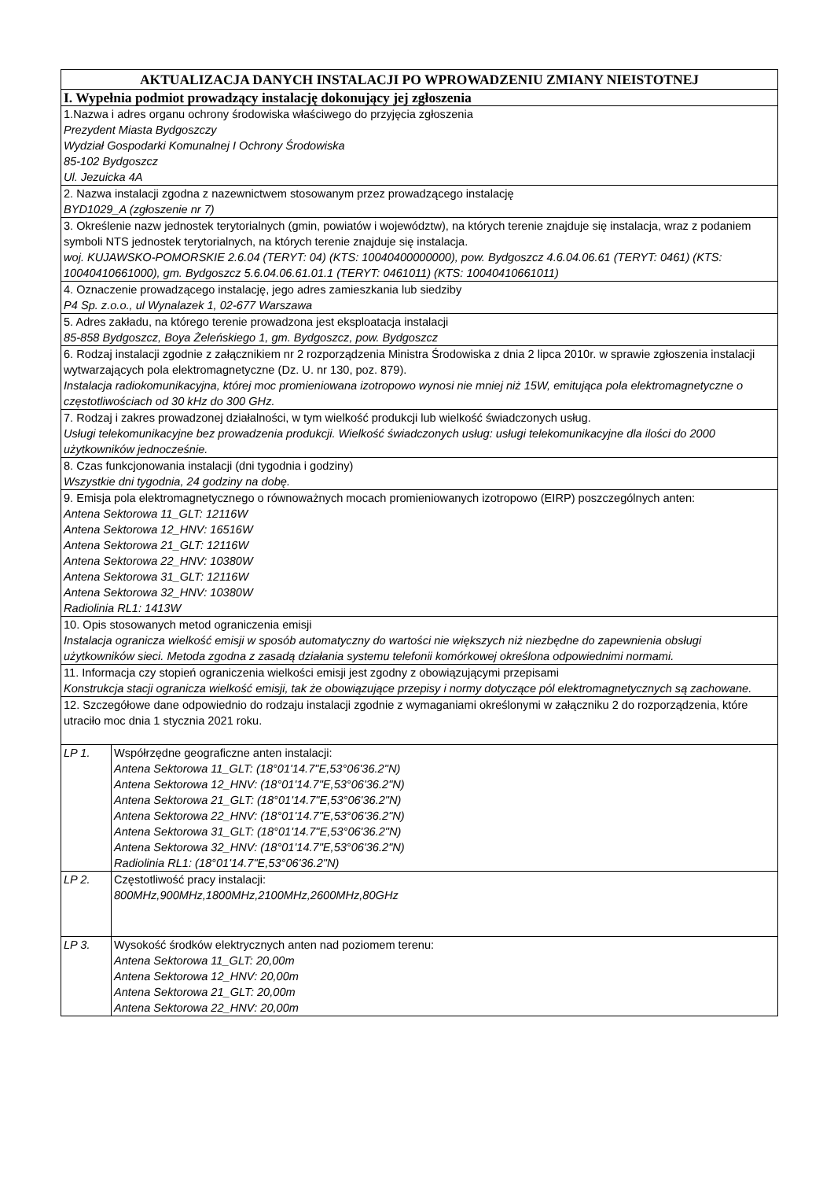| AKTUALIZACJA DANYCH INSTALACJI PO WPROWADZENIU ZMIANY NIEISTOTNEJ | |
| I. Wypełnia podmiot prowadzący instalację dokonujący jej zgłoszenia | |
| 1.Nazwa i adres organu ochrony środowiska właściwego do przyjęcia zgłoszenia Prezydent Miasta Bydgoszczy Wydział Gospodarki Komunalnej I Ochrony Środowiska 85-102 Bydgoszcz Ul. Jezuicka 4A | |
| 2. Nazwa instalacji zgodna z nazewnictwem stosowanym przez prowadzącego instalację BYD1029_A (zgłoszenie nr 7) | |
| 3. Określenie nazw jednostek terytorialnych (gmin, powiatów i województw), na których terenie znajduje się instalacja, wraz z podaniem symboli NTS jednostek terytorialnych, na których terenie znajduje się instalacja. woj. KUJAWSKO-POMORSKIE 2.6.04 (TERYT: 04) (KTS: 10040400000000), pow. Bydgoszcz 4.6.04.06.61 (TERYT: 0461) (KTS: 10040410661000), gm. Bydgoszcz 5.6.04.06.61.01.1 (TERYT: 0461011) (KTS: 10040410661011) | |
| 4. Oznaczenie prowadzącego instalację, jego adres zamieszkania lub siedziby P4 Sp. z.o.o., ul Wynalazek 1, 02-677 Warszawa | |
| 5. Adres zakładu, na którego terenie prowadzona jest eksploatacja instalacji 85-858 Bydgoszcz, Boya Żeleńskiego 1, gm. Bydgoszcz, pow. Bydgoszcz | |
| 6. Rodzaj instalacji zgodnie z załącznikiem nr 2 rozporządzenia Ministra Środowiska z dnia 2 lipca 2010r. w sprawie zgłoszenia instalacji wytwarzających pola elektromagnetyczne (Dz. U. nr 130, poz. 879). Instalacja radiokomunikacyjna, której moc promieniowana izotropowo wynosi nie mniej niż 15W, emitująca pola elektromagnetyczne o częstotliwościach od 30 kHz do 300 GHz. | |
| 7. Rodzaj i zakres prowadzonej działalności, w tym wielkość produkcji lub wielkość świadczonych usług. Usługi telekomunikacyjne bez prowadzenia produkcji. Wielkość świadczonych usług: usługi telekomunikacyjne dla ilości do 2000 użytkowników jednocześnie. | |
| 8. Czas funkcjonowania instalacji (dni tygodnia i godziny) Wszystkie dni tygodnia, 24 godziny na dobę. | |
| 9. Emisja pola elektromagnetycznego o równoważnych mocach promieniowanych izotropowo (EIRP) poszczególnych anten: Antena Sektorowa 11_GLT: 12116W Antena Sektorowa 12_HNV: 16516W Antena Sektorowa 21_GLT: 12116W Antena Sektorowa 22_HNV: 10380W Antena Sektorowa 31_GLT: 12116W Antena Sektorowa 32_HNV: 10380W Radiolinia RL1: 1413W | |
| 10. Opis stosowanych metod ograniczenia emisji Instalacja ogranicza wielkość emisji w sposób automatyczny do wartości nie większych niż niezbędne do zapewnienia obsługi użytkowników sieci. Metoda zgodna z zasadą działania systemu telefonii komórkowej określona odpowiednimi normami. | |
| 11. Informacja czy stopień ograniczenia wielkości emisji jest zgodny z obowiązującymi przepisami Konstrukcja stacji ogranicza wielkość emisji, tak że obowiązujące przepisy i normy dotyczące pól elektromagnetycznych są zachowane. | |
| 12. Szczegółowe dane odpowiednio do rodzaju instalacji zgodnie z wymaganiami określonymi w załączniku 2 do rozporządzenia, które utraciło moc dnia 1 stycznia 2021 roku. | |
| LP 1. | Współrzędne geograficzne anten instalacji: Antena Sektorowa 11_GLT: (18°01'14.7"E,53°06'36.2"N) Antena Sektorowa 12_HNV: (18°01'14.7"E,53°06'36.2"N) Antena Sektorowa 21_GLT: (18°01'14.7"E,53°06'36.2"N) Antena Sektorowa 22_HNV: (18°01'14.7"E,53°06'36.2"N) Antena Sektorowa 31_GLT: (18°01'14.7"E,53°06'36.2"N) Antena Sektorowa 32_HNV: (18°01'14.7"E,53°06'36.2"N) Radiolinia RL1: (18°01'14.7"E,53°06'36.2"N) |
| LP 2. | Częstotliwość pracy instalacji: 800MHz,900MHz,1800MHz,2100MHz,2600MHz,80GHz |
| LP 3. | Wysokość środków elektrycznych anten nad poziomem terenu: Antena Sektorowa 11_GLT: 20,00m Antena Sektorowa 12_HNV: 20,00m Antena Sektorowa 21_GLT: 20,00m Antena Sektorowa 22_HNV: 20,00m |